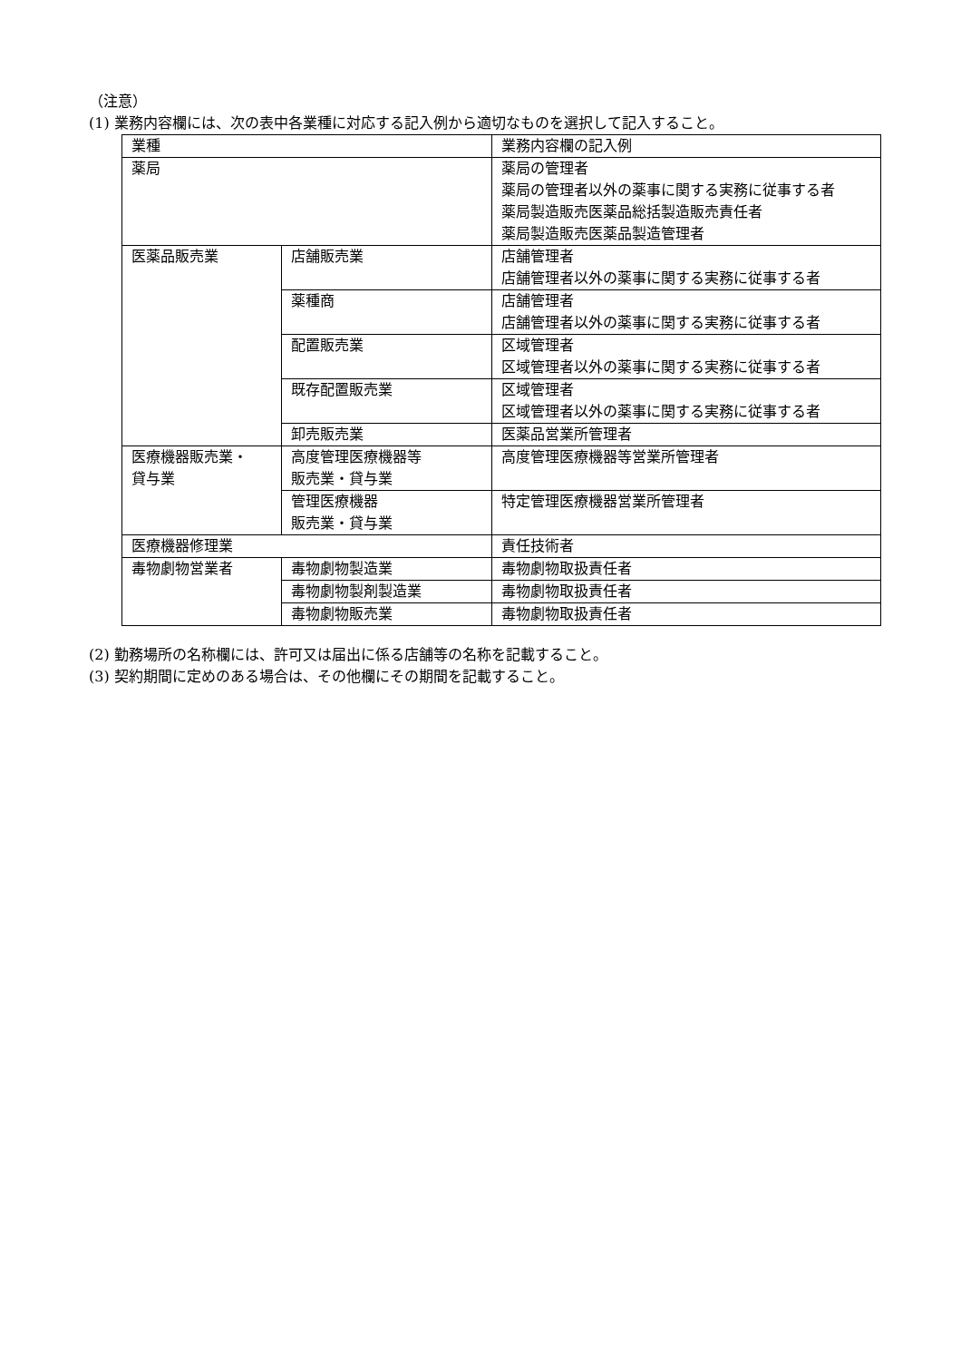（注意）
(1) 業務内容欄には、次の表中各業種に対応する記入例から適切なものを選択して記入すること。
| 業種 | | 業務内容欄の記入例 |
| 薬局 | | 薬局の管理者 薬局の管理者以外の薬事に関する実務に従事する者 薬局製造販売医薬品総括製造販売責任者 薬局製造販売医薬品製造管理者 |
| 医薬品販売業 | 店舗販売業 | 店舗管理者 店舗管理者以外の薬事に関する実務に従事する者 |
| | 薬種商 | 店舗管理者 店舗管理者以外の薬事に関する実務に従事する者 |
| | 配置販売業 | 区域管理者 区域管理者以外の薬事に関する実務に従事する者 |
| | 既存配置販売業 | 区域管理者 区域管理者以外の薬事に関する実務に従事する者 |
| | 卸売販売業 | 医薬品営業所管理者 |
| 医療機器販売業・ 貸与業 | 高度管理医療機器等 販売業・貸与業 | 高度管理医療機器等営業所管理者 |
| | 管理医療機器 販売業・貸与業 | 特定管理医療機器営業所管理者 |
| 医療機器修理業 | | 責任技術者 |
| 毒物劇物営業者 | 毒物劇物製造業 | 毒物劇物取扱責任者 |
| | 毒物劇物製剤製造業 | 毒物劇物取扱責任者 |
| | 毒物劇物販売業 | 毒物劇物取扱責任者 |
(2) 勤務場所の名称欄には、許可又は届出に係る店舗等の名称を記載すること。
(3) 契約期間に定めのある場合は、その他欄にその期間を記載すること。